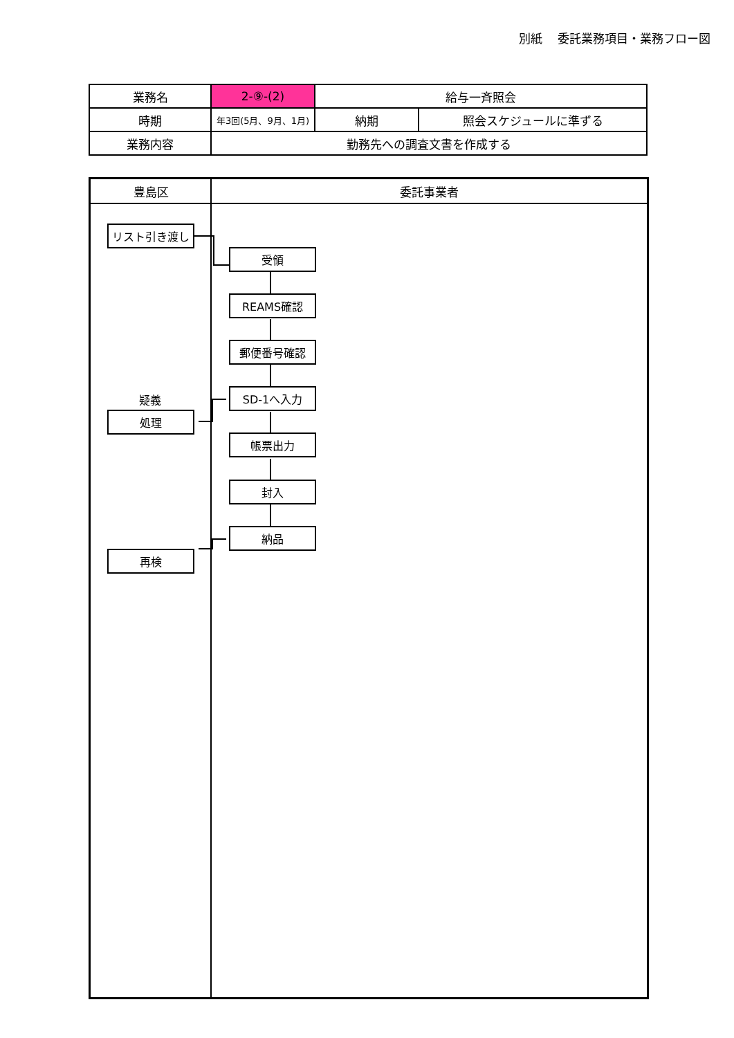別紙　 委託業務項目・業務フロー図
| 業務名 | 2-⑨-(2) | 給与一斉照会 | |
| 時期 | 年3回(5月、9月、1月) | 納期 | 照会スケジュールに準ずる |
| 業務内容 | 勤務先への調査文書を作成する | | |
豊島区 委託事業者
リスト引き渡し
受領
REAMS確認
郵便番号確認
疑義 SD-1へ入力
処理
帳票出力
封入
納品
再検